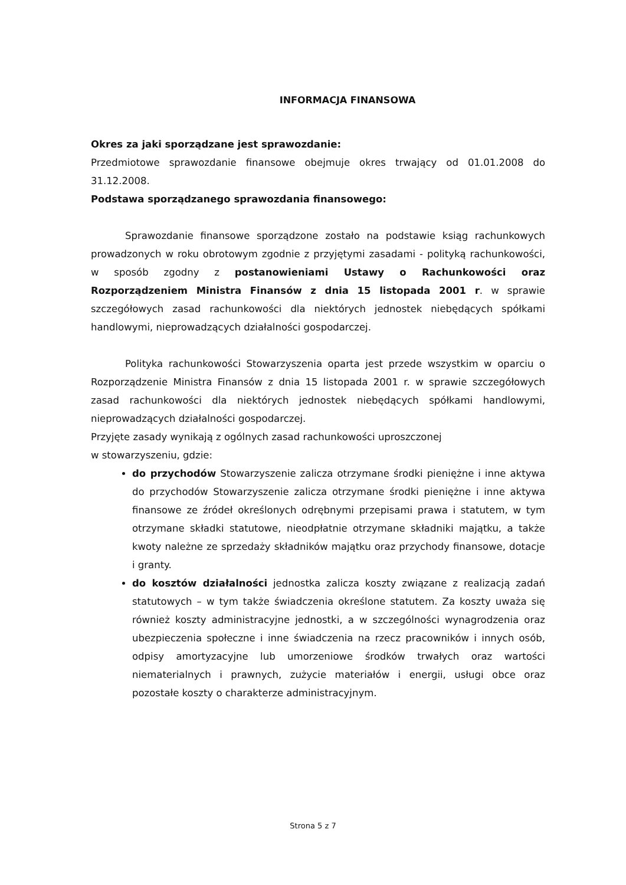INFORMACJA FINANSOWA
Okres za jaki sporządzane jest sprawozdanie:
Przedmiotowe sprawozdanie finansowe obejmuje okres trwający od 01.01.2008 do 31.12.2008.
Podstawa sporządzanego sprawozdania finansowego:
Sprawozdanie finansowe sporządzone zostało na podstawie ksiąg rachunkowych prowadzonych w roku obrotowym zgodnie z przyjętymi zasadami - polityką rachunkowości, w sposób zgodny z postanowieniami Ustawy o Rachunkowości oraz Rozporządzeniem Ministra Finansów z dnia 15 listopada 2001 r. w sprawie szczegółowych zasad rachunkowości dla niektórych jednostek niebędących spółkami handlowymi, nieprowadzących działalności gospodarczej.
Polityka rachunkowości Stowarzyszenia oparta jest przede wszystkim w oparciu o Rozporządzenie Ministra Finansów z dnia 15 listopada 2001 r. w sprawie szczegółowych zasad rachunkowości dla niektórych jednostek niebędących spółkami handlowymi, nieprowadzących działalności gospodarczej.
Przyjęte zasady wynikają z ogólnych zasad rachunkowości uproszczonej
w stowarzyszeniu, gdzie:
do przychodów Stowarzyszenie zalicza otrzymane środki pieniężne i inne aktywa do przychodów Stowarzyszenie zalicza otrzymane środki pieniężne i inne aktywa finansowe ze źródeł określonych odrębnymi przepisami prawa i statutem, w tym otrzymane składki statutowe, nieodpłatnie otrzymane składniki majątku, a także kwoty należne ze sprzedaży składników majątku oraz przychody finansowe, dotacje i granty.
do kosztów działalności jednostka zalicza koszty związane z realizacją zadań statutowych – w tym także świadczenia określone statutem. Za koszty uważa się również koszty administracyjne jednostki, a w szczególności wynagrodzenia oraz ubezpieczenia społeczne i inne świadczenia na rzecz pracowników i innych osób, odpisy amortyzacyjne lub umorzeniowe środków trwałych oraz wartości niematerialnych i prawnych, zużycie materiałów i energii, usługi obce oraz pozostałe koszty o charakterze administracyjnym.
Strona 5 z 7